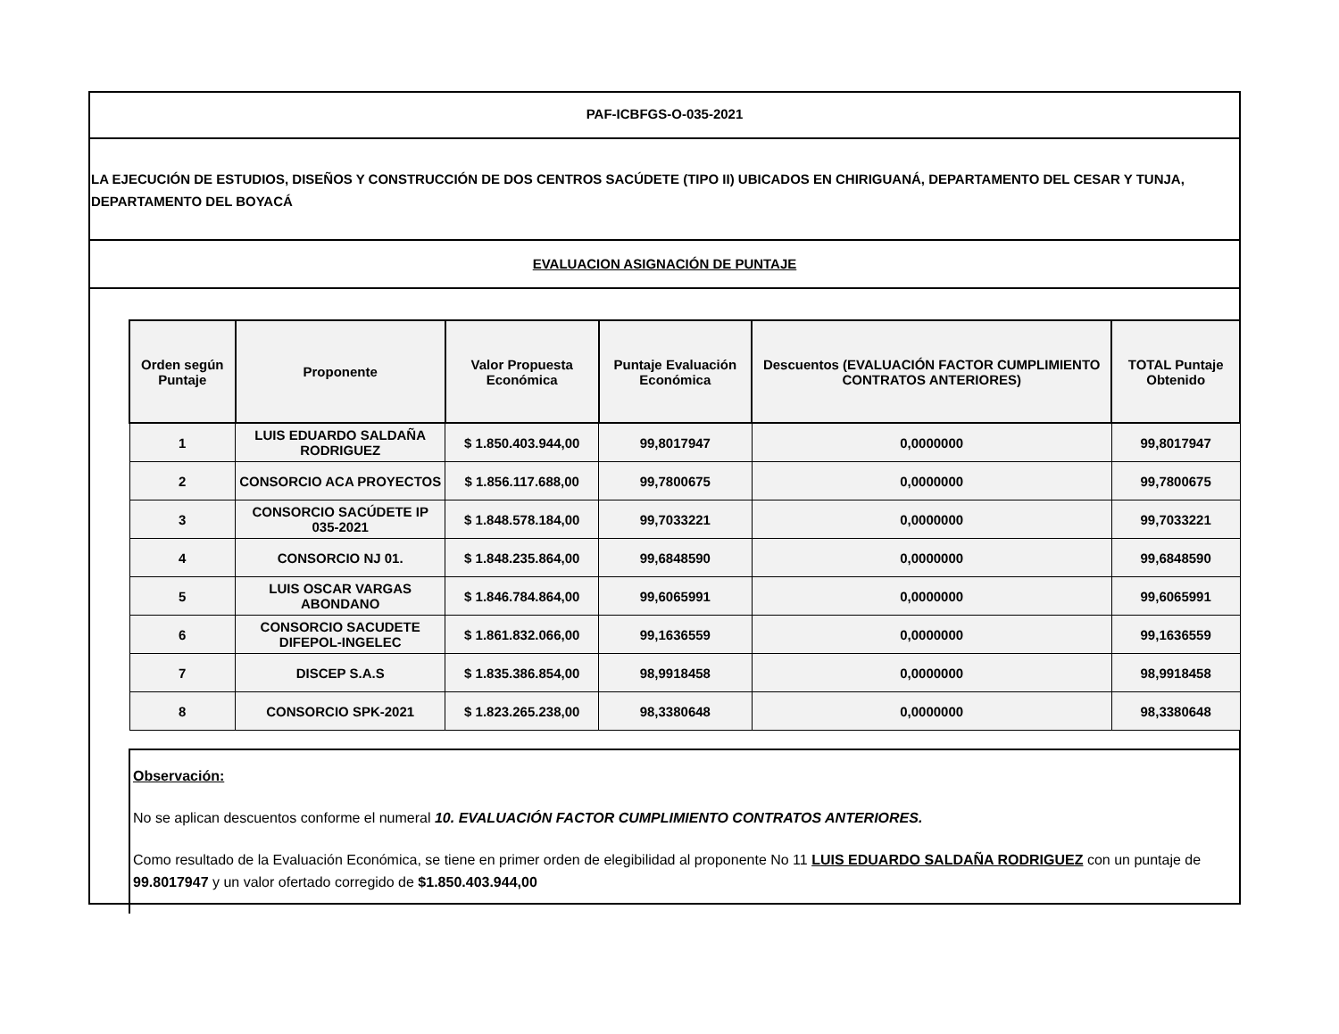PAF-ICBFGS-O-035-2021
LA EJECUCIÓN DE ESTUDIOS, DISEÑOS Y CONSTRUCCIÓN DE DOS CENTROS SACÚDETE (TIPO II) UBICADOS EN CHIRIGUANÁ, DEPARTAMENTO DEL CESAR Y TUNJA, DEPARTAMENTO DEL BOYACÁ
EVALUACION ASIGNACIÓN DE PUNTAJE
| Orden según Puntaje | Proponente | Valor Propuesta Económica | Puntaje Evaluación Económica | Descuentos (EVALUACIÓN FACTOR CUMPLIMIENTO CONTRATOS ANTERIORES) | TOTAL Puntaje Obtenido |
| --- | --- | --- | --- | --- | --- |
| 1 | LUIS EDUARDO SALDAÑA RODRIGUEZ | $ 1.850.403.944,00 | 99,8017947 | 0,0000000 | 99,8017947 |
| 2 | CONSORCIO ACA PROYECTOS | $ 1.856.117.688,00 | 99,7800675 | 0,0000000 | 99,7800675 |
| 3 | CONSORCIO SACÚDETE IP 035-2021 | $ 1.848.578.184,00 | 99,7033221 | 0,0000000 | 99,7033221 |
| 4 | CONSORCIO NJ 01. | $ 1.848.235.864,00 | 99,6848590 | 0,0000000 | 99,6848590 |
| 5 | LUIS OSCAR VARGAS ABONDANO | $ 1.846.784.864,00 | 99,6065991 | 0,0000000 | 99,6065991 |
| 6 | CONSORCIO SACUDETE DIFEPOL-INGELEC | $ 1.861.832.066,00 | 99,1636559 | 0,0000000 | 99,1636559 |
| 7 | DISCEP S.A.S | $ 1.835.386.854,00 | 98,9918458 | 0,0000000 | 98,9918458 |
| 8 | CONSORCIO SPK-2021 | $ 1.823.265.238,00 | 98,3380648 | 0,0000000 | 98,3380648 |
Observación:
No se aplican descuentos conforme el numeral 10. EVALUACIÓN FACTOR CUMPLIMIENTO CONTRATOS ANTERIORES.
Como resultado de la Evaluación Económica, se tiene en primer orden de elegibilidad al proponente No 11 LUIS EDUARDO SALDAÑA RODRIGUEZ con un puntaje de 99.8017947 y un valor ofertado corregido de $1.850.403.944,00